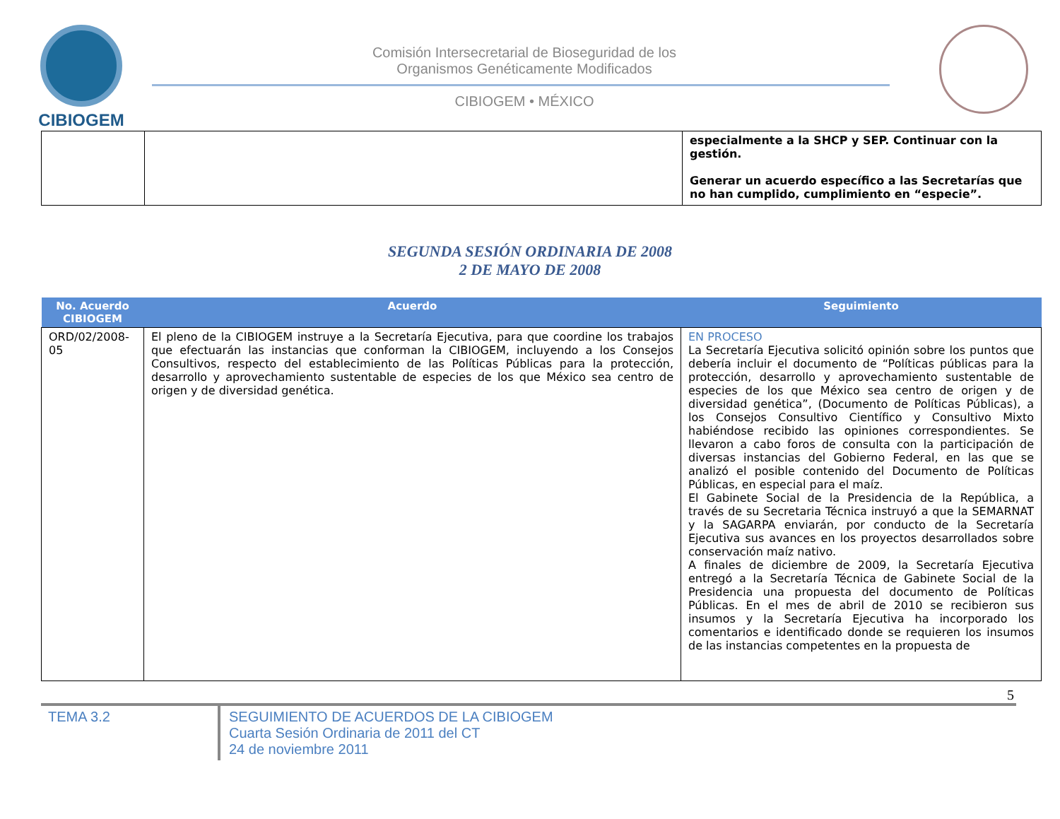CIBIOGEM
Comisión Intersecretarial de Bioseguridad de los
Organismos Genéticamente Modificados
CIBIOGEM • MÉXICO
| | | especialmente a la SHCP y SEP. Continuar con la gestión. Generar un acuerdo específico a las Secretarías que no han cumplido, cumplimiento en “especie”. |
SEGUNDA SESIÓN ORDINARIA DE 2008
2 DE MAYO DE 2008
| No. Acuerdo CIBIOGEM | Acuerdo | Seguimiento |
| --- | --- | --- |
| ORD/02/2008-05 | El pleno de la CIBIOGEM instruye a la Secretaría Ejecutiva, para que coordine los trabajos que efectuarán las instancias que conforman la CIBIOGEM, incluyendo a los Consejos Consultivos, respecto del establecimiento de las Políticas Públicas para la protección, desarrollo y aprovechamiento sustentable de especies de los que México sea centro de origen y de diversidad genética. | EN PROCESO La Secretaría Ejecutiva solicitó opinión sobre los puntos que debería incluir el documento de “Políticas públicas para la protección, desarrollo y aprovechamiento sustentable de especies de los que México sea centro de origen y de diversidad genética”, (Documento de Políticas Públicas), a los Consejos Consultivo Científico y Consultivo Mixto habiéndose recibido las opiniones correspondientes. Se llevaron a cabo foros de consulta con la participación de diversas instancias del Gobierno Federal, en las que se analizó el posible contenido del Documento de Políticas Públicas, en especial para el maíz. El Gabinete Social de la Presidencia de la República, a través de su Secretaria Técnica instruyó a que la SEMARNAT y la SAGARPA enviarán, por conducto de la Secretaría Ejecutiva sus avances en los proyectos desarrollados sobre conservación maíz nativo. A finales de diciembre de 2009, la Secretaría Ejecutiva entregó a la Secretaría Técnica de Gabinete Social de la Presidencia una propuesta del documento de Políticas Públicas. En el mes de abril de 2010 se recibieron sus insumos y la Secretaría Ejecutiva ha incorporado los comentarios e identificado donde se requieren los insumos de las instancias competentes en la propuesta de |
5
TEMA 3.2 SEGUIMIENTO DE ACUERDOS DE LA CIBIOGEM
Cuarta Sesión Ordinaria de 2011 del CT
24 de noviembre 2011